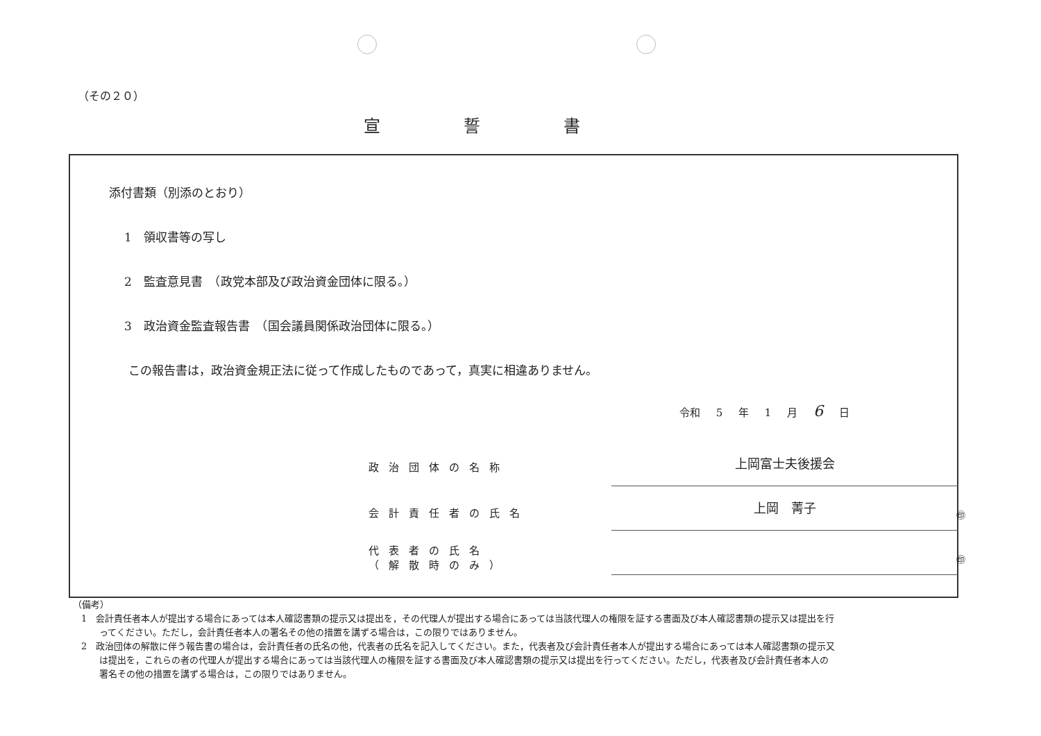（その２０）
宣誓書
添付書類（別添のとおり）
1　領収書等の写し
2　監査意見書　（政党本部及び政治資金団体に限る。）
3　政治資金監査報告書　（国会議員関係政治団体に限る。）
この報告書は，政治資金規正法に従って作成したものであって，真実に相違ありません。
令和 5 年 1 月 6 日
政治団体の名称 上岡富士夫後援会
会計責任者の氏名 上岡　菁子
㊞
代表者の氏名
（解散時のみ）
㊞
（備考）
1　会計責任者本人が提出する場合にあっては本人確認書類の提示又は提出を，その代理人が提出する場合にあっては当該代理人の権限を証する書面及び本人確認書類の提示又は提出を行ってください。ただし，会計責任者本人の署名その他の措置を講ずる場合は，この限りではありません。
2　政治団体の解散に伴う報告書の場合は，会計責任者の氏名の他，代表者の氏名を記入してください。また，代表者及び会計責任者本人が提出する場合にあっては本人確認書類の提示又は提出を，これらの者の代理人が提出する場合にあっては当該代理人の権限を証する書面及び本人確認書類の提示又は提出を行ってください。ただし，代表者及び会計責任者本人の署名その他の措置を講ずる場合は，この限りではありません。